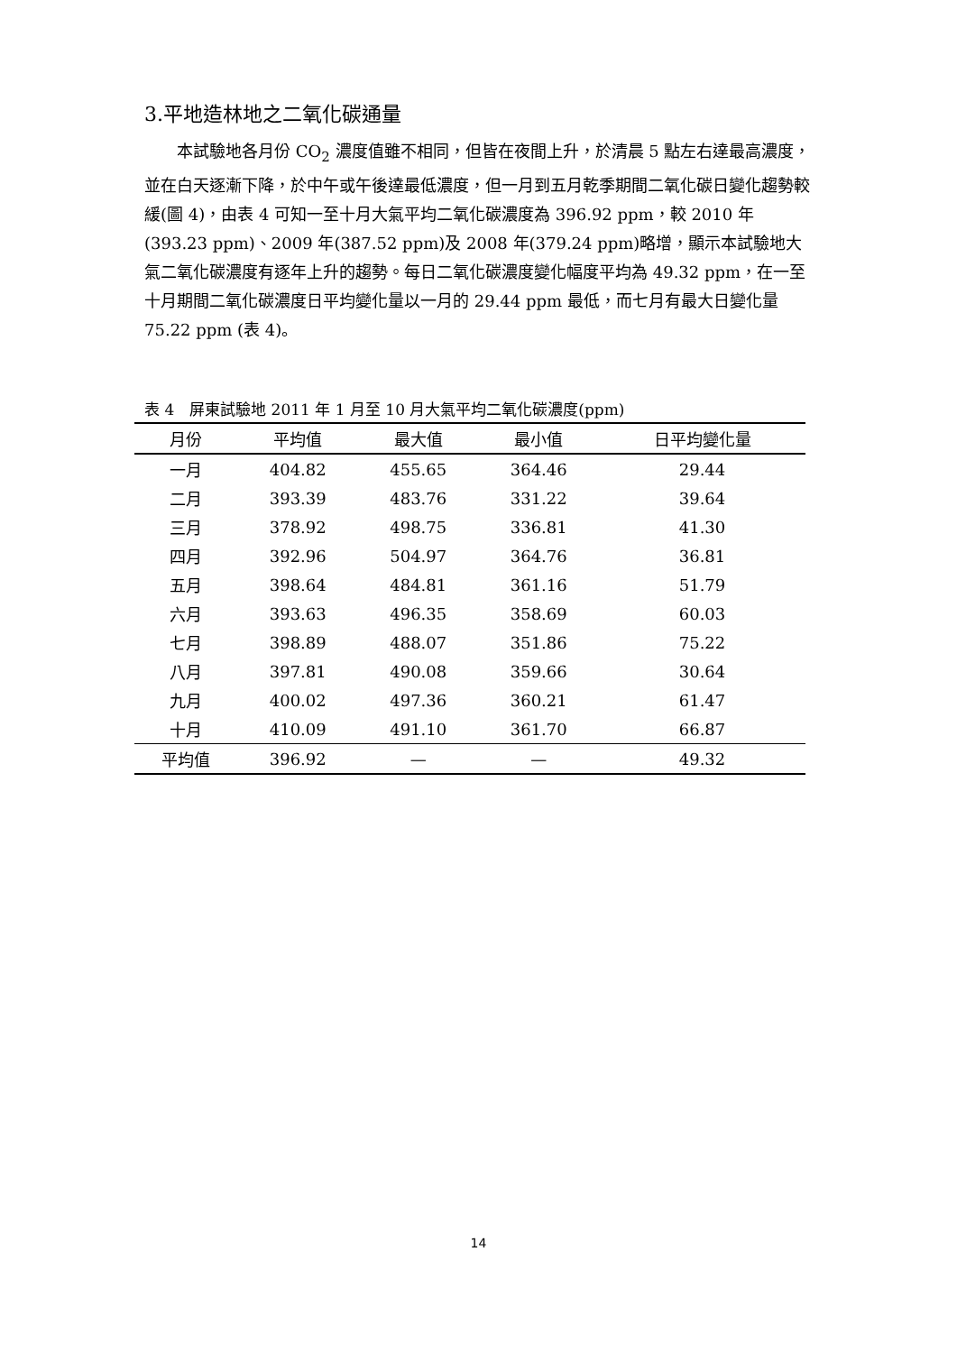3.平地造林地之二氧化碳通量
本試驗地各月份 CO<sub>2</sub> 濃度值雖不相同，但皆在夜間上升，於清晨 5 點左右達最高濃度，並在白天逐漸下降，於中午或午後達最低濃度，但一月到五月乾季期間二氧化碳日變化趨勢較緩(圖 4)，由表 4 可知一至十月大氣平均二氧化碳濃度為 396.92 ppm，較 2010 年(393.23 ppm)、2009 年(387.52 ppm)及 2008 年(379.24 ppm)略增，顯示本試驗地大氣二氧化碳濃度有逐年上升的趨勢。每日二氧化碳濃度變化幅度平均為 49.32 ppm，在一至十月期間二氧化碳濃度日平均變化量以一月的 29.44 ppm 最低，而七月有最大日變化量 75.22 ppm (表 4)。
表 4　屏東試驗地 2011 年 1 月至 10 月大氣平均二氧化碳濃度(ppm)
| 月份 | 平均值 | 最大值 | 最小值 | 日平均變化量 |
| --- | --- | --- | --- | --- |
| 一月 | 404.82 | 455.65 | 364.46 | 29.44 |
| 二月 | 393.39 | 483.76 | 331.22 | 39.64 |
| 三月 | 378.92 | 498.75 | 336.81 | 41.30 |
| 四月 | 392.96 | 504.97 | 364.76 | 36.81 |
| 五月 | 398.64 | 484.81 | 361.16 | 51.79 |
| 六月 | 393.63 | 496.35 | 358.69 | 60.03 |
| 七月 | 398.89 | 488.07 | 351.86 | 75.22 |
| 八月 | 397.81 | 490.08 | 359.66 | 30.64 |
| 九月 | 400.02 | 497.36 | 360.21 | 61.47 |
| 十月 | 410.09 | 491.10 | 361.70 | 66.87 |
| 平均值 | 396.92 | — | — | 49.32 |
14